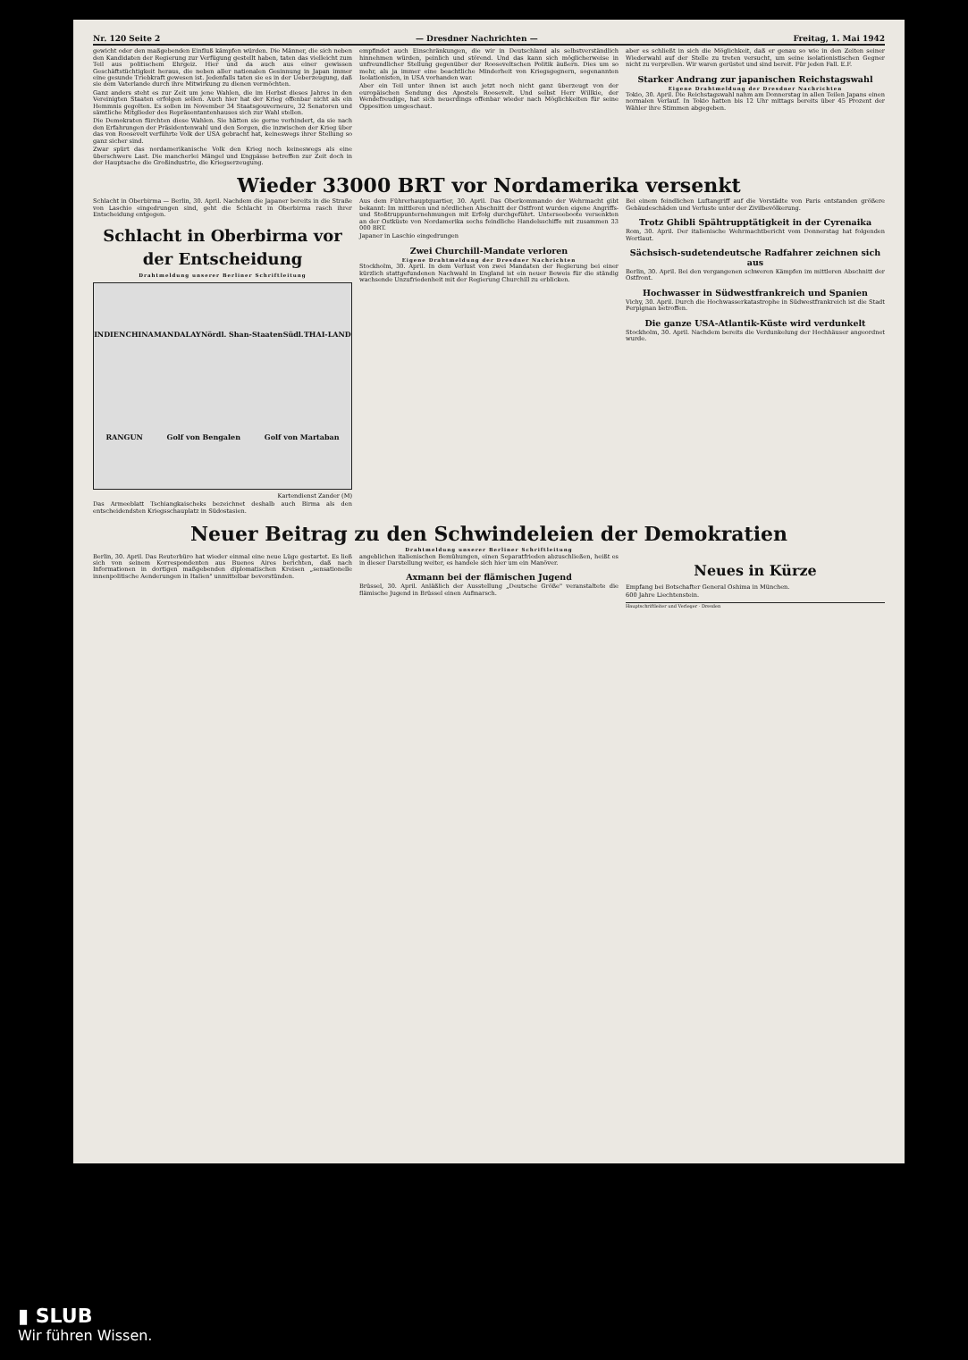Nr. 120 Seite 2 — Dresdner Nachrichten — Freitag, 1. Mai 1942
gewicht oder den maßgebenden Einfluß kämpfen würden. Die Männer, die sich neben den Kandidaten der Regierung zur Verfügung gestellt haben, taten das vielleicht zum Teil aus politischem Ehrgeiz. Hier und da auch aus einer gewissen Geschäftstüchtigkeit heraus, die neben aller nationalen Gesinnung in Japan immer eine gesunde Triebkraft gewesen ist. Jedenfalls taten sie es in der Ueberzeugung, daß sie dem Vaterlande durch ihre Mitwirkung zu dienen vermöchten.
Ganz anders steht es zur Zeit um jene Wahlen, die im Herbst dieses Jahres in den Vereinigten Staaten erfolgen sollen. Auch hier hat der Krieg offenbar nicht als ein Hemmnis gegolten. Es sollen im November 34 Staatsgouverneure, 32 Senatoren und sämtliche Mitglieder des Repräsentantenhauses sich zur Wahl stellen.
Die Demokraten fürchten diese Wahlen. Sie hätten sie gerne verhindert, da sie nach den Erfahrungen der Präsidentenwahl und den Sorgen, die inzwischen der Krieg über das von Roosevelt verführte Volk der USA gebracht hat, keineswegs ihrer Stellung so ganz sicher sind.
Zwar spürt das nordamerikanische Volk den Krieg noch keineswegs als eine überschwere Last. Die mancherlei Mängel und Engpässe betreffen zur Zeit doch in der Hauptsache die Großindustrie, die Kriegserzeugung.
empfindet auch Einschränkungen, die wir in Deutschland als selbstverständlich hinnehmen würden, peinlich und störend. Und das kann sich möglicherweise in unfreundlicher Stellung gegenüber der Rooseveltschen Politik äußern. Dies um so mehr, als ja immer eine beachtliche Minderheit von Kriegsgegnern, sogenannten Isolationisten, in USA vorhanden war.
Aber ein Teil unter ihnen ist auch jetzt noch nicht ganz überzeugt von der europäischen Sendung des Apostels Roosevelt. Und selbst Herr Willkie, der Wendefreudige, hat sich neuerdings offenbar wieder nach Möglichkeiten für seine Opposition umgeschaut.
aber es schließt in sich die Möglichkeit, daß er genau so wie in den Zeiten seiner Wiederwahl auf der Stelle zu treten versucht, um seine isolationistischen Gegner nicht zu verprellen. Wir waren gerüstet und sind bereit. Für jeden Fall. E.F.
Starker Andrang zur japanischen Reichstagswahl
Eigene Drahtmeldung der Dresdner Nachrichten
Tokio, 30. April. Die Reichstagswahl nahm am Donnerstag in allen Teilen Japans einen normalen Verlauf. In Tokio hatten bis 12 Uhr mittags bereits über 45 Prozent der Wähler ihre Stimmen abgegeben.
Wieder 33000 BRT vor Nordamerika versenkt
Schlacht in Oberbirma — Berlin, 30. April. Nachdem die Japaner bereits in die Straße von Laschio eingedrungen sind, geht die Schlacht in Oberbirma rasch ihrer Entscheidung entgegen.
Schlacht in Oberbirma vor der Entscheidung
Drahtmeldung unserer Berliner Schriftleitung
INDIEN CHINA MANDALAY Nördl. Shan-Staaten Südl. THAI-LAND RANGUN Golf von Bengalen Golf von Martaban
Kartendienst Zander (M)
Das Armeeblatt Tschiangkaischeks bezeichnet deshalb auch Birma als den entscheidendsten Kriegsschauplatz in Südostasien.
Aus dem Führerhauptquartier, 30. April. Das Oberkommando der Wehrmacht gibt bekannt: Im mittleren und nördlichen Abschnitt der Ostfront wurden eigene Angriffs- und Stoßtruppunternehmungen mit Erfolg durchgeführt. Unterseeboote versenkten an der Ostküste von Nordamerika sechs feindliche Handelsschiffe mit zusammen 33 000 BRT.
Japaner in Laschio eingedrungen
Zwei Churchill-Mandate verloren
Eigene Drahtmeldung der Dresdner Nachrichten
Stockholm, 30. April. In dem Verlust von zwei Mandaten der Regierung bei einer kürzlich stattgefundenen Nachwahl in England ist ein neuer Beweis für die ständig wachsende Unzufriedenheit mit der Regierung Churchill zu erblicken.
Bei einem feindlichen Luftangriff auf die Vorstädte von Paris entstanden größere Gebäudeschäden und Verluste unter der Zivilbevölkerung.
Trotz Ghibli Spähtrupptätigkeit in der Cyrenaika
Rom, 30. April. Der italienische Wehrmachtbericht vom Donnerstag hat folgenden Wortlaut.
Sächsisch-sudetendeutsche Radfahrer zeichnen sich aus
Berlin, 30. April. Bei den vergangenen schweren Kämpfen im mittleren Abschnitt der Ostfront.
Hochwasser in Südwestfrankreich und Spanien
Vichy, 30. April. Durch die Hochwasserkatastrophe in Südwestfrankreich ist die Stadt Perpignan betroffen.
Die ganze USA-Atlantik-Küste wird verdunkelt
Stockholm, 30. April. Nachdem bereits die Verdunkelung der Hochhäuser angeordnet wurde.
Neuer Beitrag zu den Schwindeleien der Demokratien
Drahtmeldung unserer Berliner Schriftleitung
Berlin, 30. April. Das Reuterbüro hat wieder einmal eine neue Lüge gestartet. Es ließ sich von seinem Korrespondenten aus Buenos Aires berichten, daß nach Informationen in dortigen maßgebenden diplomatischen Kreisen „sensationelle innenpolitische Aenderungen in Italien" unmittelbar bevorstünden.
angeblichen italienischen Bemühungen, einen Separatfrieden abzuschließen, heißt es in dieser Darstellung weiter, es handele sich hier um ein Manöver.
Axmann bei der flämischen Jugend
Brüssel, 30. April. Anläßlich der Ausstellung „Deutsche Größe" veranstaltete die flämische Jugend in Brüssel einen Aufmarsch.
Neues in Kürze
Empfang bei Botschafter General Oshima in München.
600 Jahre Liechtenstein.
Hauptschriftleiter und Verleger · Dresden
▮ SLUB
Wir führen Wissen.